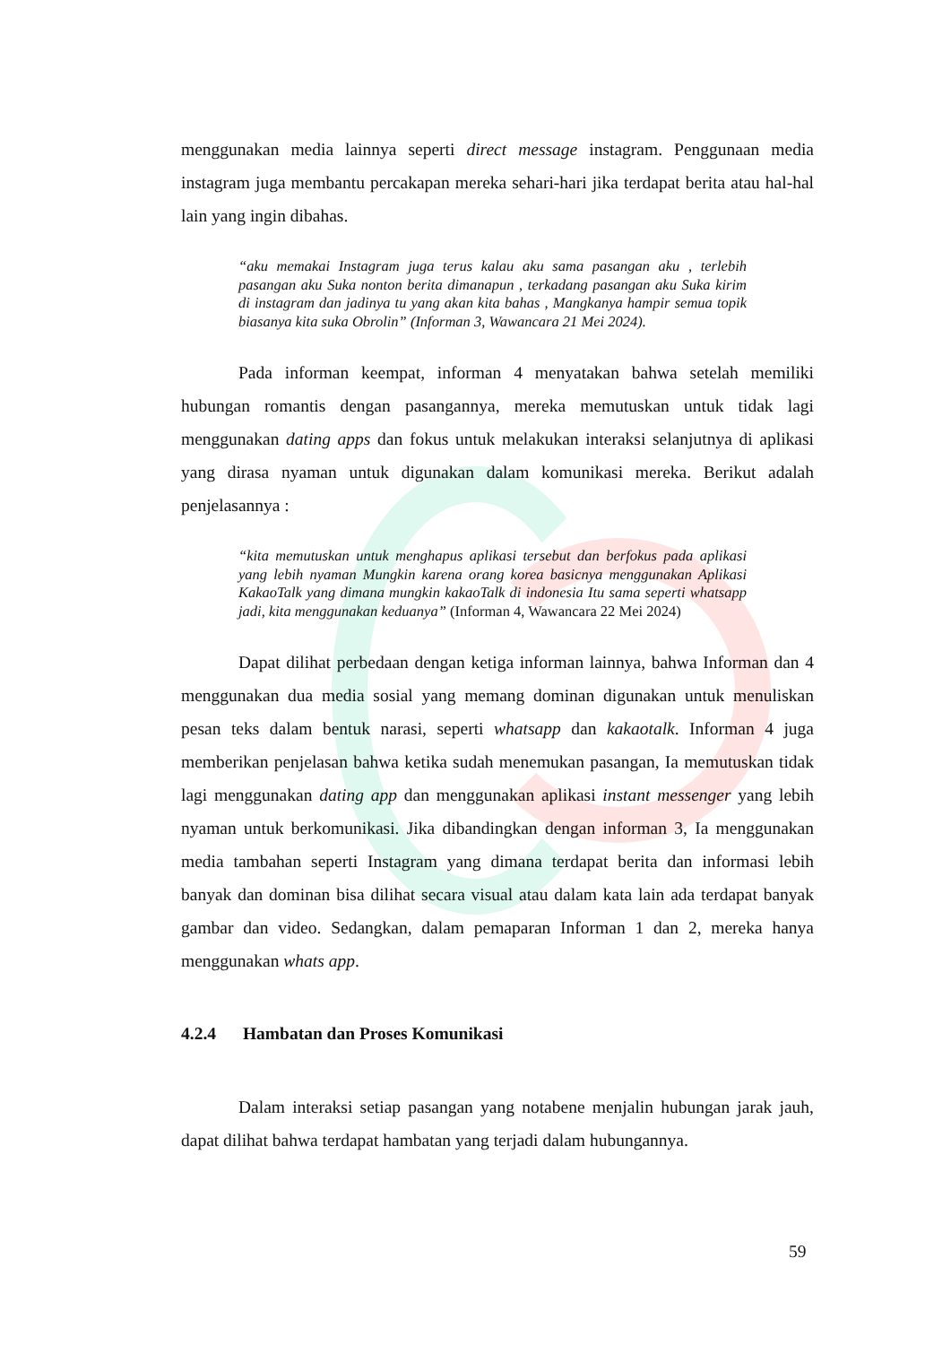menggunakan media lainnya seperti direct message instagram. Penggunaan media instagram juga membantu percakapan mereka sehari-hari jika terdapat berita atau hal-hal lain yang ingin dibahas.
“aku memakai Instagram juga terus kalau aku sama pasangan aku , terlebih pasangan aku Suka nonton berita dimanapun , terkadang pasangan aku Suka kirim di instagram dan jadinya tu yang akan kita bahas , Mangkanya hampir semua topik biasanya kita suka Obrolin” (Informan 3, Wawancara 21 Mei 2024).
Pada informan keempat, informan 4 menyatakan bahwa setelah memiliki hubungan romantis dengan pasangannya, mereka memutuskan untuk tidak lagi menggunakan dating apps dan fokus untuk melakukan interaksi selanjutnya di aplikasi yang dirasa nyaman untuk digunakan dalam komunikasi mereka. Berikut adalah penjelasannya :
“kita memutuskan untuk menghapus aplikasi tersebut dan berfokus pada aplikasi yang lebih nyaman Mungkin karena orang korea basicnya menggunakan Aplikasi KakaoTalk yang dimana mungkin kakaoTalk di indonesia Itu sama seperti whatsapp jadi, kita menggunakan keduanya” (Informan 4, Wawancara 22 Mei 2024)
Dapat dilihat perbedaan dengan ketiga informan lainnya, bahwa Informan dan 4 menggunakan dua media sosial yang memang dominan digunakan untuk menuliskan pesan teks dalam bentuk narasi, seperti whatsapp dan kakaotalk. Informan 4 juga memberikan penjelasan bahwa ketika sudah menemukan pasangan, Ia memutuskan tidak lagi menggunakan dating app dan menggunakan aplikasi instant messenger yang lebih nyaman untuk berkomunikasi. Jika dibandingkan dengan informan 3, Ia menggunakan media tambahan seperti Instagram yang dimana terdapat berita dan informasi lebih banyak dan dominan bisa dilihat secara visual atau dalam kata lain ada terdapat banyak gambar dan video. Sedangkan, dalam pemaparan Informan 1 dan 2, mereka hanya menggunakan whats app.
4.2.4 Hambatan dan Proses Komunikasi
Dalam interaksi setiap pasangan yang notabene menjalin hubungan jarak jauh, dapat dilihat bahwa terdapat hambatan yang terjadi dalam hubungannya.
59